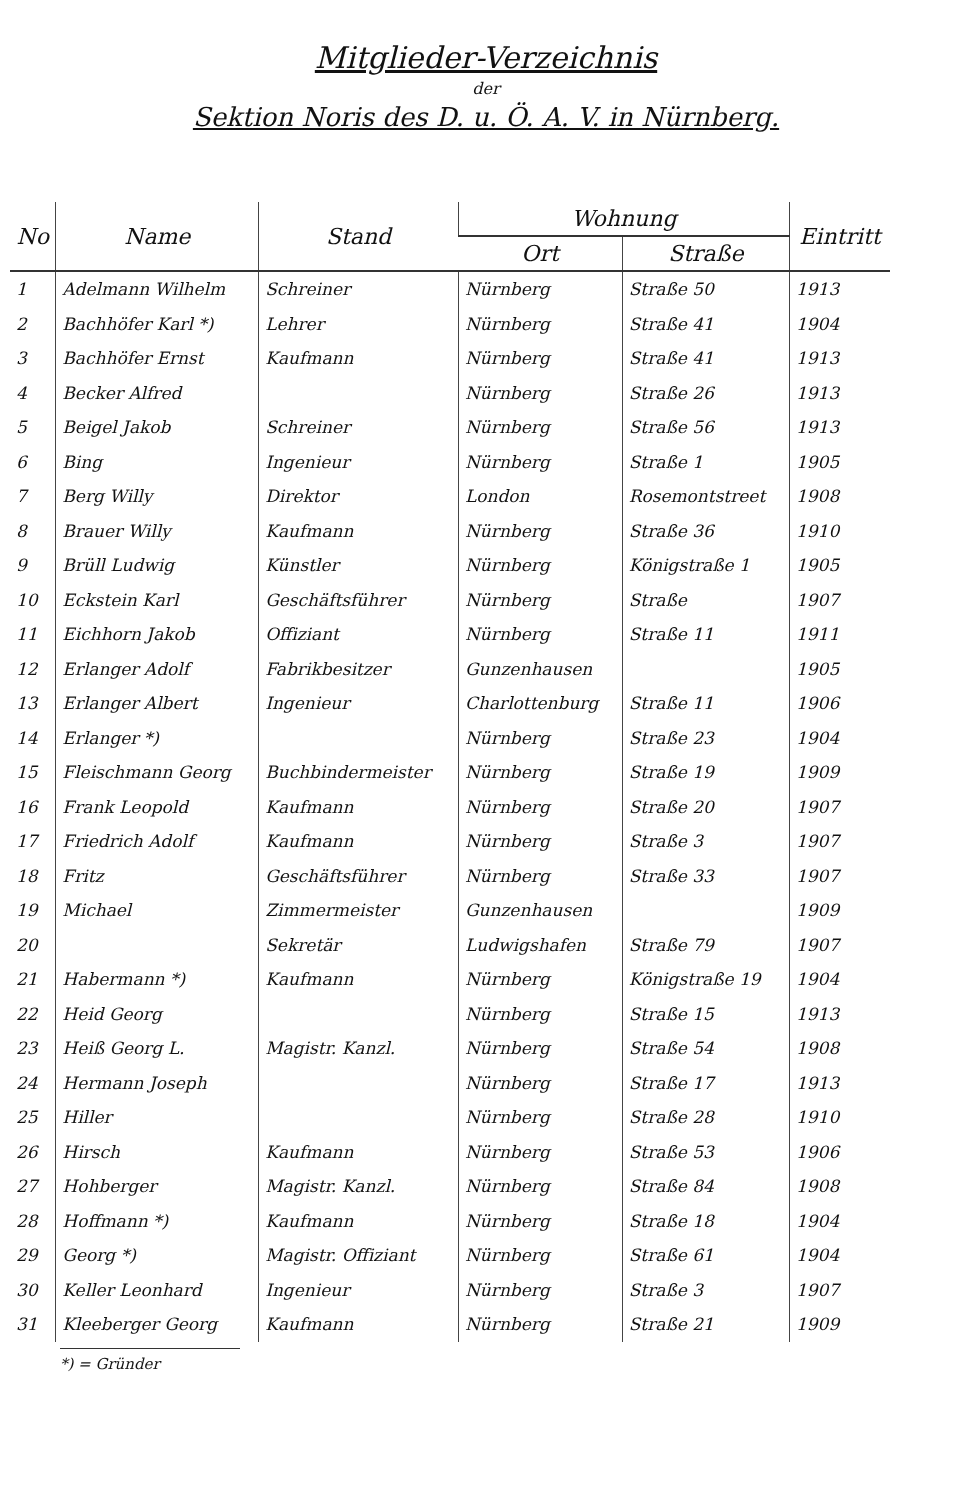Mitglieder-Verzeichnis
der
Sektion Noris des D. u. Ö. A. V. in Nürnberg.
| No | Name | Stand | Wohnung | | Eintritt |
| --- | --- | --- | --- | --- | --- |
| | | | Ort | Straße | |
| 1 | Adelmann Wilhelm | Schreiner | Nürnberg | Straße 50 | 1913 |
| 2 | Bachhöfer Karl *) | Lehrer | Nürnberg | Straße 41 | 1904 |
| 3 | Bachhöfer Ernst | Kaufmann | Nürnberg | Straße 41 | 1913 |
| 4 | Becker Alfred | | Nürnberg | Straße 26 | 1913 |
| 5 | Beigel Jakob | Schreiner | Nürnberg | Straße 56 | 1913 |
| 6 | Bing | Ingenieur | Nürnberg | Straße 1 | 1905 |
| 7 | Berg Willy | Direktor | London | Rosemontstreet | 1908 |
| 8 | Brauer Willy | Kaufmann | Nürnberg | Straße 36 | 1910 |
| 9 | Brüll Ludwig | Künstler | Nürnberg | Königstraße 1 | 1905 |
| 10 | Eckstein Karl | Geschäftsführer | Nürnberg | Straße | 1907 |
| 11 | Eichhorn Jakob | Offiziant | Nürnberg | Straße 11 | 1911 |
| 12 | Erlanger Adolf | Fabrikbesitzer | Gunzenhausen | | 1905 |
| 13 | Erlanger Albert | Ingenieur | Charlottenburg | Straße 11 | 1906 |
| 14 | Erlanger *) | | Nürnberg | Straße 23 | 1904 |
| 15 | Fleischmann Georg | Buchbindermeister | Nürnberg | Straße 19 | 1909 |
| 16 | Frank Leopold | Kaufmann | Nürnberg | Straße 20 | 1907 |
| 17 | Friedrich Adolf | Kaufmann | Nürnberg | Straße 3 | 1907 |
| 18 | Fritz | Geschäftsführer | Nürnberg | Straße 33 | 1907 |
| 19 | Michael | Zimmermeister | Gunzenhausen | | 1909 |
| 20 | | Sekretär | Ludwigshafen | Straße 79 | 1907 |
| 21 | Habermann *) | Kaufmann | Nürnberg | Königstraße 19 | 1904 |
| 22 | Heid Georg | | Nürnberg | Straße 15 | 1913 |
| 23 | Heiß Georg L. | Magistr. Kanzl. | Nürnberg | Straße 54 | 1908 |
| 24 | Hermann Joseph | | Nürnberg | Straße 17 | 1913 |
| 25 | Hiller | | Nürnberg | Straße 28 | 1910 |
| 26 | Hirsch | Kaufmann | Nürnberg | Straße 53 | 1906 |
| 27 | Hohberger | Magistr. Kanzl. | Nürnberg | Straße 84 | 1908 |
| 28 | Hoffmann *) | Kaufmann | Nürnberg | Straße 18 | 1904 |
| 29 | Georg *) | Magistr. Offiziant | Nürnberg | Straße 61 | 1904 |
| 30 | Keller Leonhard | Ingenieur | Nürnberg | Straße 3 | 1907 |
| 31 | Kleeberger Georg | Kaufmann | Nürnberg | Straße 21 | 1909 |
*) = Gründer